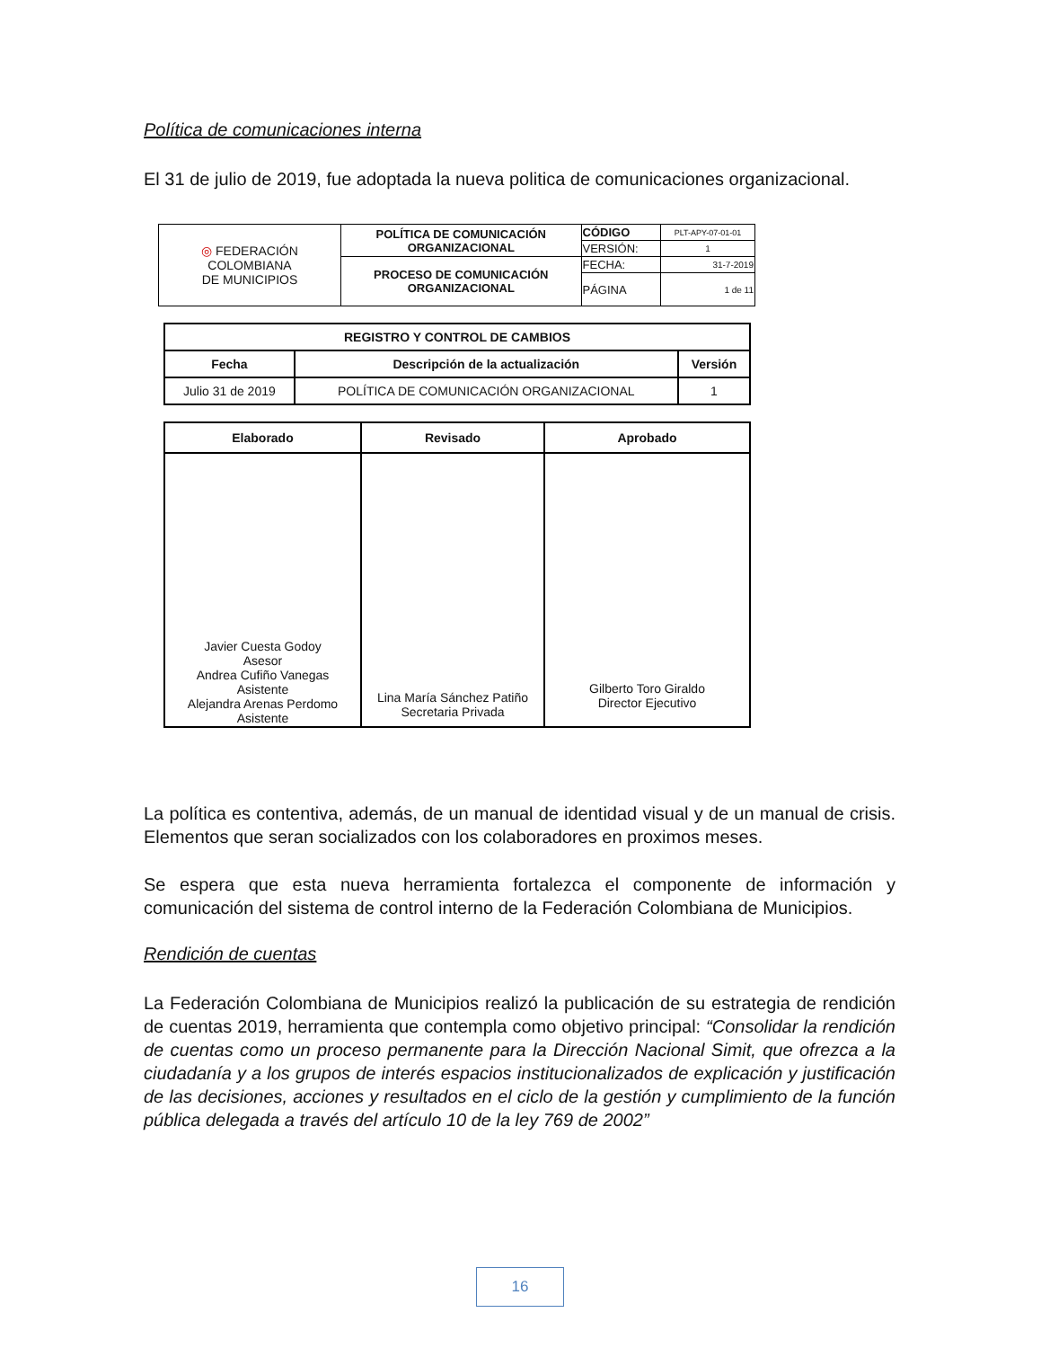Política de comunicaciones interna
El 31 de julio de 2019, fue adoptada la nueva politica de comunicaciones organizacional.
| ◎ FEDERACIÓN COLOMBIANA DE MUNICIPIOS | POLÍTICA DE COMUNICACIÓN ORGANIZACIONAL | CÓDIGO | PLT-APY-07-01-01 |
| | | VERSIÓN: | 1 |
| | PROCESO DE COMUNICACIÓN ORGANIZACIONAL | FECHA: | 31-7-2019 |
| | | PÁGINA | 1 de 11 |
| REGISTRO Y CONTROL DE CAMBIOS | | |
| --- | --- | --- |
| Fecha | Descripción de la actualización | Versión |
| Julio 31 de 2019 | POLÍTICA DE COMUNICACIÓN ORGANIZACIONAL | 1 |
| Elaborado | Revisado | Aprobado |
| --- | --- | --- |
| Javier Cuesta Godoy Asesor Andrea Cufiño Vanegas Asistente Alejandra Arenas Perdomo Asistente | Lina María Sánchez Patiño Secretaria Privada | Gilberto Toro Giraldo Director Ejecutivo |
La política es contentiva, además, de un manual de identidad visual y de un manual de crisis. Elementos que seran socializados con los colaboradores en proximos meses.
Se espera que esta nueva herramienta fortalezca el componente de información y comunicación del sistema de control interno de la Federación Colombiana de Municipios.
Rendición de cuentas
La Federación Colombiana de Municipios realizó la publicación de su estrategia de rendición de cuentas 2019, herramienta que contempla como objetivo principal: “Consolidar la rendición de cuentas como un proceso permanente para la Dirección Nacional Simit, que ofrezca a la ciudadanía y a los grupos de interés espacios institucionalizados de explicación y justificación de las decisiones, acciones y resultados en el ciclo de la gestión y cumplimiento de la función pública delegada a través del artículo 10 de la ley 769 de 2002”
16